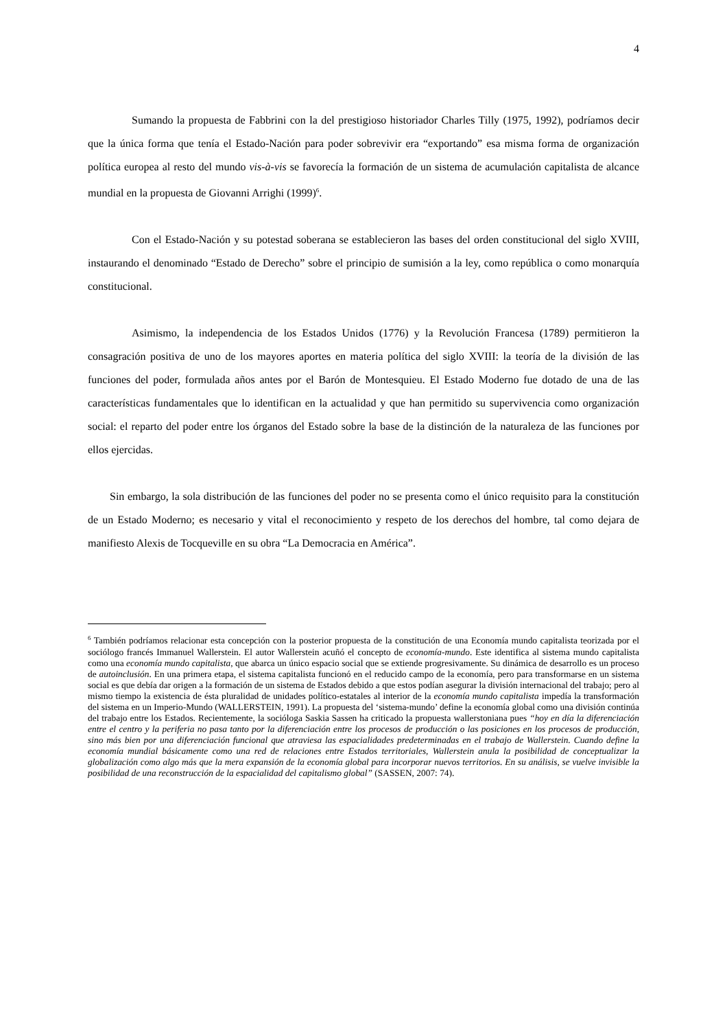4
Sumando la propuesta de Fabbrini con la del prestigioso historiador Charles Tilly (1975, 1992), podríamos decir que la única forma que tenía el Estado-Nación para poder sobrevivir era “exportando” esa misma forma de organización política europea al resto del mundo vis-à-vis se favorecía la formación de un sistema de acumulación capitalista de alcance mundial en la propuesta de Giovanni Arrighi (1999)<sup>6</sup>.
Con el Estado-Nación y su potestad soberana se establecieron las bases del orden constitucional del siglo XVIII, instaurando el denominado “Estado de Derecho” sobre el principio de sumisión a la ley, como república o como monarquía constitucional.
Asimismo, la independencia de los Estados Unidos (1776) y la Revolución Francesa (1789) permitieron la consagración positiva de uno de los mayores aportes en materia política del siglo XVIII: la teoría de la división de las funciones del poder, formulada años antes por el Barón de Montesquieu. El Estado Moderno fue dotado de una de las características fundamentales que lo identifican en la actualidad y que han permitido su supervivencia como organización social: el reparto del poder entre los órganos del Estado sobre la base de la distinción de la naturaleza de las funciones por ellos ejercidas.
Sin embargo, la sola distribución de las funciones del poder no se presenta como el único requisito para la constitución de un Estado Moderno; es necesario y vital el reconocimiento y respeto de los derechos del hombre, tal como dejara de manifiesto Alexis de Tocqueville en su obra “La Democracia en América”.
<sup>6</sup> También podríamos relacionar esta concepción con la posterior propuesta de la constitución de una Economía mundo capitalista teorizada por el sociólogo francés Immanuel Wallerstein. El autor Wallerstein acuñó el concepto de economía-mundo. Este identifica al sistema mundo capitalista como una economía mundo capitalista, que abarca un único espacio social que se extiende progresivamente. Su dinámica de desarrollo es un proceso de autoinclusión. En una primera etapa, el sistema capitalista funcionó en el reducido campo de la economía, pero para transformarse en un sistema social es que debía dar origen a la formación de un sistema de Estados debido a que estos podían asegurar la división internacional del trabajo; pero al mismo tiempo la existencia de ésta pluralidad de unidades político-estatales al interior de la economía mundo capitalista impedía la transformación del sistema en un Imperio-Mundo (WALLERSTEIN, 1991). La propuesta del ‘sistema-mundo’ define la economía global como una división continúa del trabajo entre los Estados. Recientemente, la socióloga Saskia Sassen ha criticado la propuesta wallerstoniana pues “hoy en día la diferenciación entre el centro y la periferia no pasa tanto por la diferenciación entre los procesos de producción o las posiciones en los procesos de producción, sino más bien por una diferenciación funcional que atraviesa las espacialidades predeterminadas en el trabajo de Wallerstein. Cuando define la economía mundial básicamente como una red de relaciones entre Estados territoriales, Wallerstein anula la posibilidad de conceptualizar la globalización como algo más que la mera expansión de la economía global para incorporar nuevos territorios. En su análisis, se vuelve invisible la posibilidad de una reconstrucción de la espacialidad del capitalismo global” (SASSEN, 2007: 74).